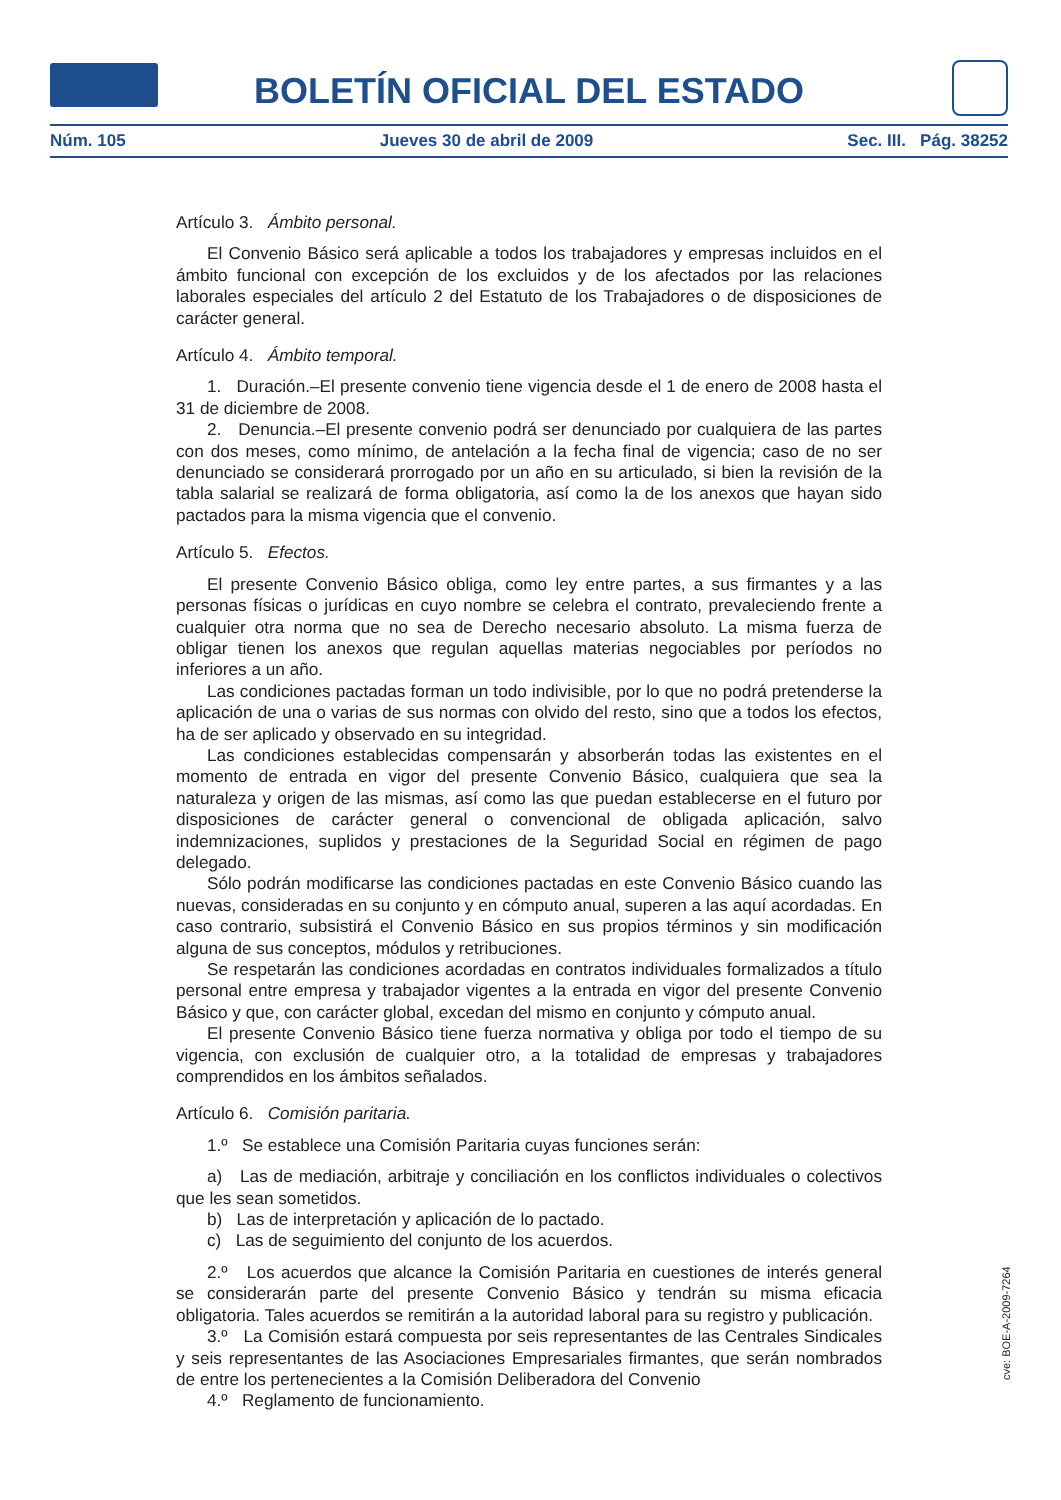BOLETÍN OFICIAL DEL ESTADO
Núm. 105 Jueves 30 de abril de 2009 Sec. III. Pág. 38252
Artículo 3. Ámbito personal.
El Convenio Básico será aplicable a todos los trabajadores y empresas incluidos en el ámbito funcional con excepción de los excluidos y de los afectados por las relaciones laborales especiales del artículo 2 del Estatuto de los Trabajadores o de disposiciones de carácter general.
Artículo 4. Ámbito temporal.
1. Duración.–El presente convenio tiene vigencia desde el 1 de enero de 2008 hasta el 31 de diciembre de 2008.
2. Denuncia.–El presente convenio podrá ser denunciado por cualquiera de las partes con dos meses, como mínimo, de antelación a la fecha final de vigencia; caso de no ser denunciado se considerará prorrogado por un año en su articulado, si bien la revisión de la tabla salarial se realizará de forma obligatoria, así como la de los anexos que hayan sido pactados para la misma vigencia que el convenio.
Artículo 5. Efectos.
El presente Convenio Básico obliga, como ley entre partes, a sus firmantes y a las personas físicas o jurídicas en cuyo nombre se celebra el contrato, prevaleciendo frente a cualquier otra norma que no sea de Derecho necesario absoluto. La misma fuerza de obligar tienen los anexos que regulan aquellas materias negociables por períodos no inferiores a un año.
Las condiciones pactadas forman un todo indivisible, por lo que no podrá pretenderse la aplicación de una o varias de sus normas con olvido del resto, sino que a todos los efectos, ha de ser aplicado y observado en su integridad.
Las condiciones establecidas compensarán y absorberán todas las existentes en el momento de entrada en vigor del presente Convenio Básico, cualquiera que sea la naturaleza y origen de las mismas, así como las que puedan establecerse en el futuro por disposiciones de carácter general o convencional de obligada aplicación, salvo indemnizaciones, suplidos y prestaciones de la Seguridad Social en régimen de pago delegado.
Sólo podrán modificarse las condiciones pactadas en este Convenio Básico cuando las nuevas, consideradas en su conjunto y en cómputo anual, superen a las aquí acordadas. En caso contrario, subsistirá el Convenio Básico en sus propios términos y sin modificación alguna de sus conceptos, módulos y retribuciones.
Se respetarán las condiciones acordadas en contratos individuales formalizados a título personal entre empresa y trabajador vigentes a la entrada en vigor del presente Convenio Básico y que, con carácter global, excedan del mismo en conjunto y cómputo anual.
El presente Convenio Básico tiene fuerza normativa y obliga por todo el tiempo de su vigencia, con exclusión de cualquier otro, a la totalidad de empresas y trabajadores comprendidos en los ámbitos señalados.
Artículo 6. Comisión paritaria.
1.º Se establece una Comisión Paritaria cuyas funciones serán:
a) Las de mediación, arbitraje y conciliación en los conflictos individuales o colectivos que les sean sometidos.
b) Las de interpretación y aplicación de lo pactado.
c) Las de seguimiento del conjunto de los acuerdos.
2.º Los acuerdos que alcance la Comisión Paritaria en cuestiones de interés general se considerarán parte del presente Convenio Básico y tendrán su misma eficacia obligatoria. Tales acuerdos se remitirán a la autoridad laboral para su registro y publicación.
3.º La Comisión estará compuesta por seis representantes de las Centrales Sindicales y seis representantes de las Asociaciones Empresariales firmantes, que serán nombrados de entre los pertenecientes a la Comisión Deliberadora del Convenio
4.º Reglamento de funcionamiento.
cve: BOE-A-2009-7264